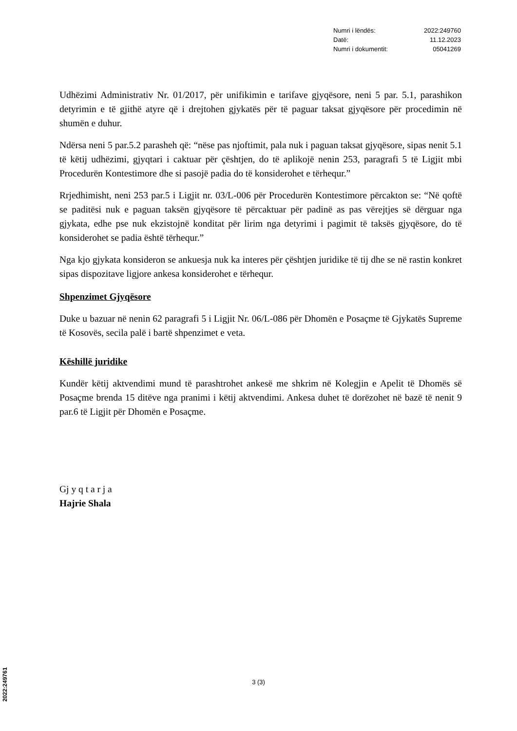| Numri i lëndës: | 2022:249760 |
| Datë: | 11.12.2023 |
| Numri i dokumentit: | 05041269 |
Udhëzimi Administrativ Nr. 01/2017, për unifikimin e tarifave gjyqësore, neni 5 par. 5.1, parashikon detyrimin e të gjithë atyre që i drejtohen gjykatës për të paguar taksat gjyqësore për procedimin në shumën e duhur.
Ndërsa neni 5 par.5.2 parasheh që: “nëse pas njoftimit, pala nuk i paguan taksat gjyqësore, sipas nenit 5.1 të këtij udhëzimi, gjyqtari i caktuar për çështjen, do të aplikojë nenin 253, paragrafi 5 të Ligjit mbi Procedurën Kontestimore dhe si pasojë padia do të konsiderohet e tërhequr.”
Rrjedhimisht, neni 253 par.5 i Ligjit nr. 03/L-006 për Procedurën Kontestimore përcakton se: “Në qoftë se paditësi nuk e paguan taksën gjyqësore të përcaktuar për padinë as pas vërejtjes së dërguar nga gjykata, edhe pse nuk ekzistojnë konditat për lirim nga detyrimi i pagimit të taksës gjyqësore, do të konsiderohet se padia është tërhequr.”
Nga kjo gjykata konsideron se ankuesja nuk ka interes për çështjen juridike të tij dhe se në rastin konkret sipas dispozitave ligjore ankesa konsiderohet e tërhequr.
Shpenzimet Gjyqësore
Duke u bazuar në nenin 62 paragrafi 5 i Ligjit Nr. 06/L-086 për Dhomën e Posaçme të Gjykatës Supreme të Kosovës, secila palë i bartë shpenzimet e veta.
Këshillë juridike
Kundër këtij aktvendimi mund të parashtrohet ankesë me shkrim në Kolegjin e Apelit të Dhomës së Posaçme brenda 15 ditëve nga pranimi i këtij aktvendimi. Ankesa duhet të dorëzohet në bazë të nenit 9 par.6 të Ligjit për Dhomën e Posaçme.
Gj y q t a r j a
Hajrie Shala
3 (3)
2022:249761